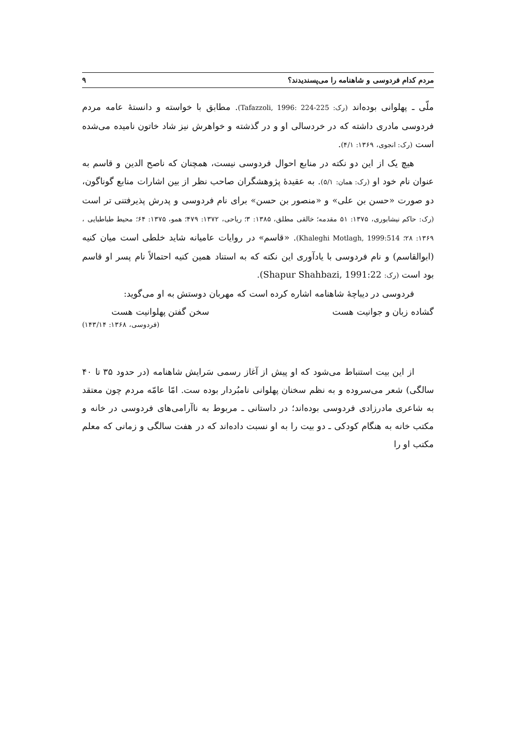مردم کدام فردوسی و شاهنامه را می‌پسندیدند؟ ۹
ملّی ـ پهلوانی بوده‌اند (رک: Tafazzoli, 1996: 224-225). مطابق با خواسته و دانستهٔ عامه مردم فردوسی مادری داشته که در خردسالی او و در گذشته و خواهرش نیز شاد خاتون نامیده می‌شده است (رک: انجوی، ۱۳۶۹: ۴/۱).
هیچ یک از این دو نکته در منابع احوال فردوسی نیست، همچنان که ناصح الدین و قاسم به عنوان نام خود او (رک: همان: ۵/۱). به عقیدهٔ پژوهشگران صاحب نظر از بین اشارات منابع گوناگون، دو صورت «حسن بن علی» و «منصور بن حسن» برای نام فردوسی و پدرش پذیرفتنی تر است (رک: حاکم نیشابوری، ۱۳۷۵: ۵۱ مقدمه؛ خالقی مطلق، ۱۳۸۵: ۳؛ ریاحی، ۱۳۷۲: ۴۷۹؛ همو، ۱۳۷۵: ۶۴؛ محیط طباطبایی ، ۱۳۶۹: ۲۸؛ Khaleghi Motlagh, 1999:514). «قاسم» در روایات عامیانه شاید خلطی است میان کنیه (ابوالقاسم) و نام فردوسی با یادآوری این نکته که به استناد همین کنیه احتمالاً نام پسر او قاسم بود است (رک: Shapur Shahbazi, 1991:22).
فردوسی در دیباچهٔ شاهنامه اشاره کرده است که مهربان دوستش به او می‌گوید:
گشاده زبان و جوانیت هست سخن گفتن پهلوانیت هست
(فردوسی، ۱۳۶۸: ۱۴۳/۱۴)
از این بیت استنباط می‌شود که او پیش از آغاز رسمی سَرایش شاهنامه (در حدود ۳۵ تا ۴۰ سالگی) شعر می‌سروده و به نظم سخنان پهلوانی نامبُردار بوده ست. امّا عامّه مردم چون معتقد به شاعری مادرزادی فردوسی بوده‌اند؛ در داستانی ـ مربوط به ناآرامی‌های فردوسی در خانه و مکتب خانه به هنگام کودکی ـ دو بیت را به او نسبت داده‌اند که در هفت سالگی و زمانی که معلم مکتب او را